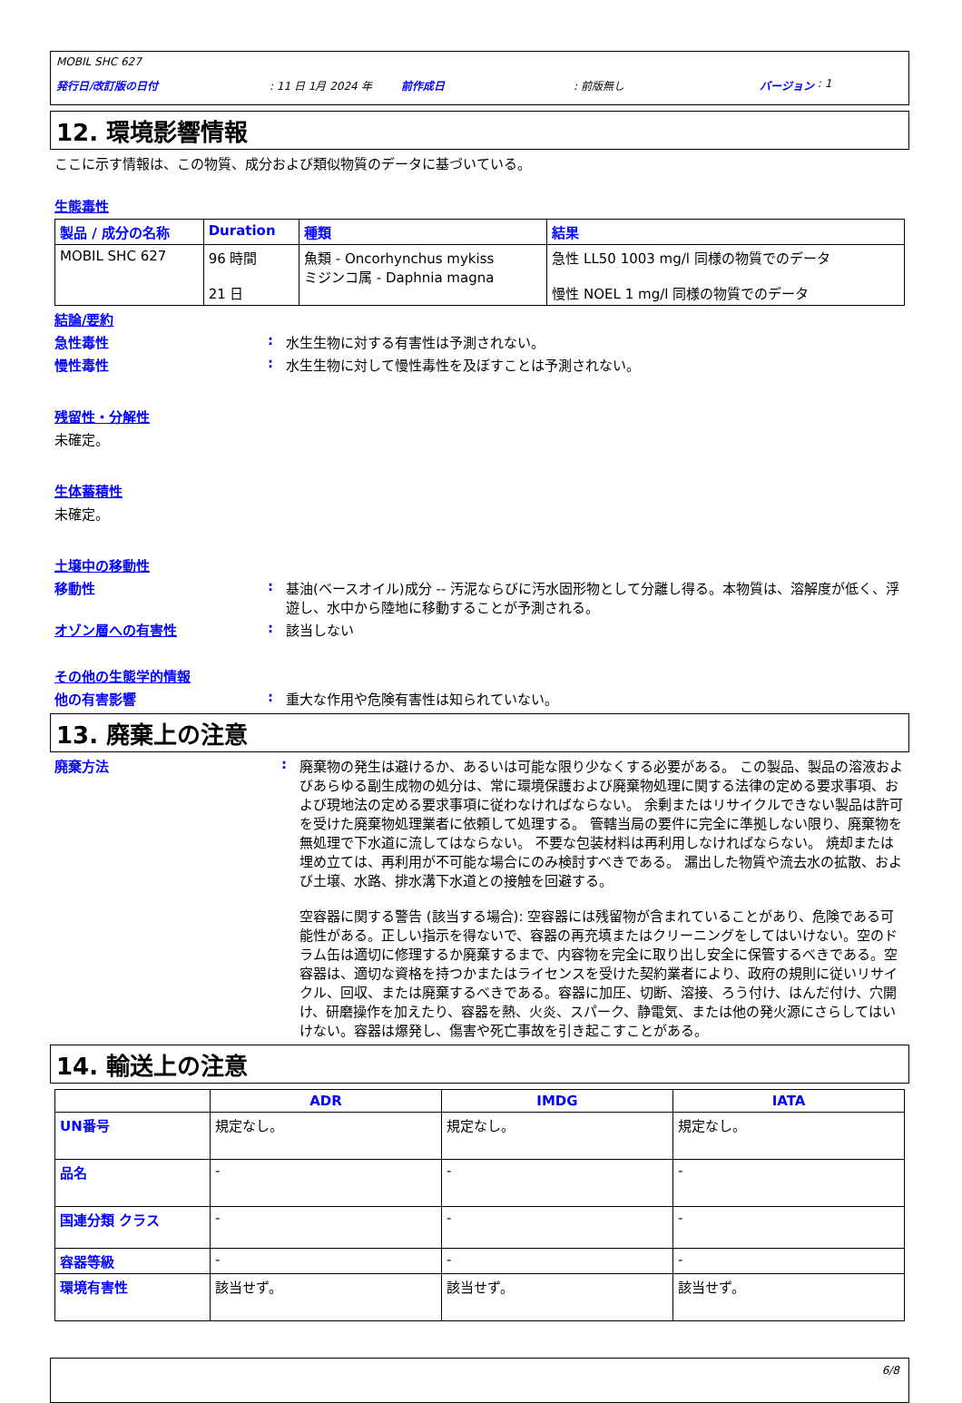MOBIL SHC 627
発行日/改訂版の日付: 11 日 1月 2024 年 前作成日: 前版無し バージョン : 1
12. 環境影響情報
ここに示す情報は、この物質、成分および類似物質のデータに基づいている。
生態毒性
| 製品 / 成分の名称 | Duration | 種類 | 結果 |
| --- | --- | --- | --- |
| MOBIL SHC 627 | 96 時間 21 日 | 魚類 - Oncorhynchus mykiss ミジンコ属 - Daphnia magna | 急性 LL50 1003 mg/l 同様の物質でのデータ 慢性 NOEL 1 mg/l 同様の物質でのデータ |
結論/要約
急性毒性: 水生生物に対する有害性は予測されない。
慢性毒性: 水生生物に対して慢性毒性を及ぼすことは予測されない。
残留性・分解性
未確定。
生体蓄積性
未確定。
土壌中の移動性
移動性: 基油(ベースオイル)成分 -- 汚泥ならびに汚水固形物として分離し得る。本物質は、溶解度が低く、浮遊し、水中から陸地に移動することが予測される。
オゾン層への有害性: 該当しない
その他の生態学的情報
他の有害影響: 重大な作用や危険有害性は知られていない。
13. 廃棄上の注意
廃棄方法: 廃棄物の発生は避けるか、あるいは可能な限り少なくする必要がある。 この製品、製品の溶液およびあらゆる副生成物の処分は、常に環境保護および廃棄物処理に関する法律の定める要求事項、および現地法の定める要求事項に従わなければならない。 余剰またはリサイクルできない製品は許可を受けた廃棄物処理業者に依頼して処理する。 管轄当局の要件に完全に準拠しない限り、廃棄物を無処理で下水道に流してはならない。 不要な包装材料は再利用しなければならない。 焼却または埋め立ては、再利用が不可能な場合にのみ検討すべきである。 漏出した物質や流去水の拡散、および土壌、水路、排水溝下水道との接触を回避する。
空容器に関する警告 (該当する場合): 空容器には残留物が含まれていることがあり、危険である可能性がある。正しい指示を得ないで、容器の再充填またはクリーニングをしてはいけない。空のドラム缶は適切に修理するか廃棄するまで、内容物を完全に取り出し安全に保管するべきである。空容器は、適切な資格を持つかまたはライセンスを受けた契約業者により、政府の規則に従いリサイクル、回収、または廃棄するべきである。容器に加圧、切断、溶接、ろう付け、はんだ付け、穴開け、研磨操作を加えたり、容器を熱、火炎、スパーク、静電気、または他の発火源にさらしてはいけない。容器は爆発し、傷害や死亡事故を引き起こすことがある。
14. 輸送上の注意
| | ADR | IMDG | IATA |
| --- | --- | --- | --- |
| UN番号 | 規定なし。 | 規定なし。 | 規定なし。 |
| 品名 | - | - | - |
| 国連分類 クラス | - | - | - |
| 容器等級 | - | - | - |
| 環境有害性 | 該当せず。 | 該当せず。 | 該当せず。 |
6/8